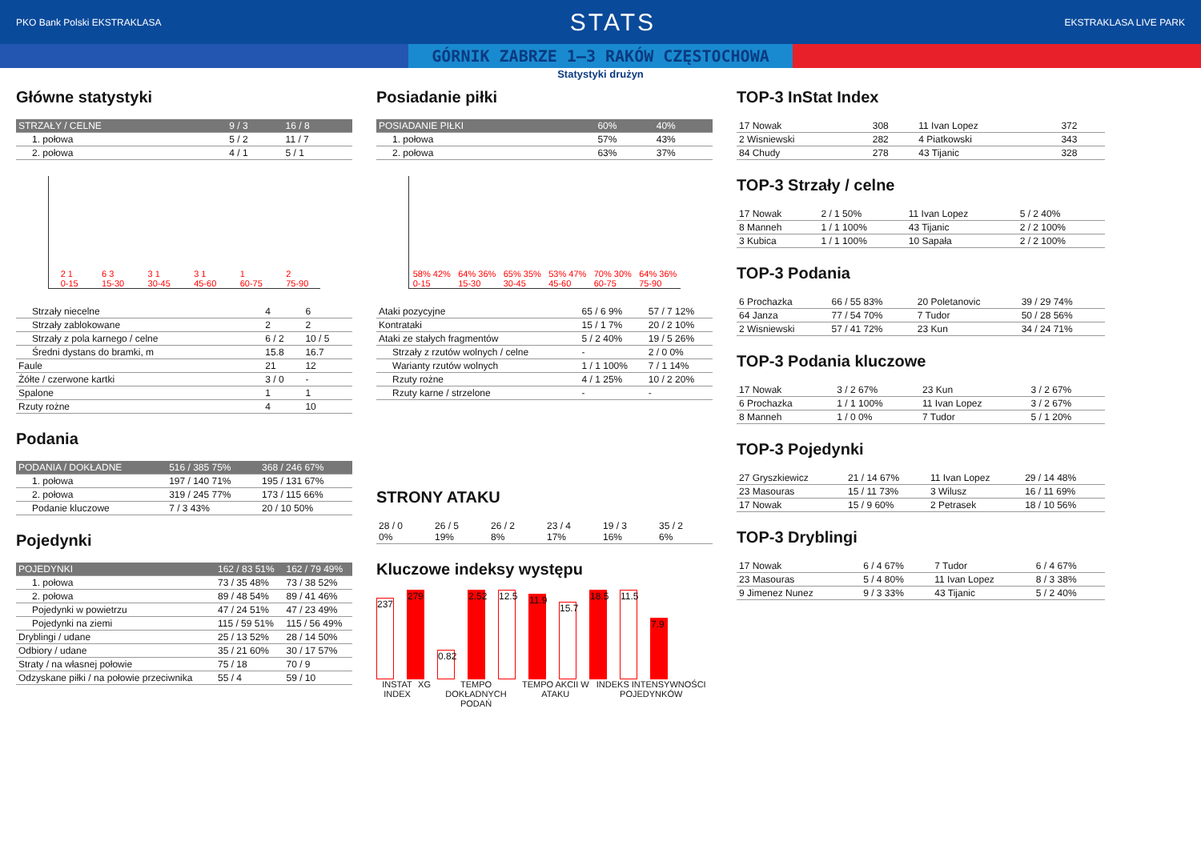PKO Bank Polski EKSTRAKLASA STATS EKSTRAKLASA LIVE PARK
GÓRNIK ZABRZE 1–3 RAKÓW CZĘSTOCHOWA
Statystyki drużyn
Główne statystyki
| STRZAŁY / CELNE | 9 / 3 | 16 / 8 |
| --- | --- | --- |
| 1. połowa | 5 / 2 | 11 / 7 |
| 2. połowa | 4 / 1 | 5 / 1 |
2 1
0-15 6 3
15-30 3 1
30-45 3 1
45-60 1
60-75 2
75-90
| Strzały niecelne | 4 | 6 |
| Strzały zablokowane | 2 | 2 |
| Strzały z pola karnego / celne | 6 / 2 | 10 / 5 |
| Średni dystans do bramki, m | 15.8 | 16.7 |
| Faule | 21 | 12 |
| Żółte / czerwone kartki | 3 / 0 | - |
| Spalone | 1 | 1 |
| Rzuty rożne | 4 | 10 |
Podania
| PODANIA / DOKŁADNE | 516 / 385 75% | 368 / 246 67% |
| --- | --- | --- |
| 1. połowa | 197 / 140 71% | 195 / 131 67% |
| 2. połowa | 319 / 245 77% | 173 / 115 66% |
| Podanie kluczowe | 7 / 3 43% | 20 / 10 50% |
Pojedynki
| POJEDYNKI | 162 / 83 51% | 162 / 79 49% |
| --- | --- | --- |
| 1. połowa | 73 / 35 48% | 73 / 38 52% |
| 2. połowa | 89 / 48 54% | 89 / 41 46% |
| Pojedynki w powietrzu | 47 / 24 51% | 47 / 23 49% |
| Pojedynki na ziemi | 115 / 59 51% | 115 / 56 49% |
| Dryblingi / udane | 25 / 13 52% | 28 / 14 50% |
| Odbiory / udane | 35 / 21 60% | 30 / 17 57% |
| Straty / na własnej połowie | 75 / 18 | 70 / 9 |
| Odzyskane piłki / na połowie przeciwnika | 55 / 4 | 59 / 10 |
Posiadanie piłki
| POSIADANIE PIŁKI | 60% | 40% |
| --- | --- | --- |
| 1. połowa | 57% | 43% |
| 2. połowa | 63% | 37% |
58% 42%
0-15 64% 36%
15-30 65% 35%
30-45 53% 47%
45-60 70% 30%
60-75 64% 36%
75-90
| Ataki pozycyjne | 65 / 6 9% | 57 / 7 12% |
| Kontrataki | 15 / 1 7% | 20 / 2 10% |
| Ataki ze stałych fragmentów | 5 / 2 40% | 19 / 5 26% |
| Strzały z rzutów wolnych / celne | - | 2 / 0 0% |
| Warianty rzutów wolnych | 1 / 1 100% | 7 / 1 14% |
| Rzuty rożne | 4 / 1 25% | 10 / 2 20% |
| Rzuty karne / strzelone | - | - |
STRONY ATAKU
| 28 / 0 0% | 26 / 5 19% | 26 / 2 8% | 23 / 4 17% | 19 / 3 16% | 35 / 2 6% |
Kluczowe indeksy występu
237
279
0.82
2.52
12.5
11.9
15.7
18.5
11.5
7.9
INSTAT INDEX XG TEMPO DOKŁADNYCH PODAŃ TEMPO AKCII W ATAKU INDEKS INTENSYWNOŚCI POJEDYNKÓW
TOP-3 InStat Index
| 17 Nowak | 308 | 11 Ivan Lopez | 372 |
| 2 Wisniewski | 282 | 4 Piatkowski | 343 |
| 84 Chudy | 278 | 43 Tijanic | 328 |
TOP-3 Strzały / celne
| 17 Nowak | 2 / 1 50% | 11 Ivan Lopez | 5 / 2 40% |
| 8 Manneh | 1 / 1 100% | 43 Tijanic | 2 / 2 100% |
| 3 Kubica | 1 / 1 100% | 10 Sapała | 2 / 2 100% |
TOP-3 Podania
| 6 Prochazka | 66 / 55 83% | 20 Poletanovic | 39 / 29 74% |
| 64 Janza | 77 / 54 70% | 7 Tudor | 50 / 28 56% |
| 2 Wisniewski | 57 / 41 72% | 23 Kun | 34 / 24 71% |
TOP-3 Podania kluczowe
| 17 Nowak | 3 / 2 67% | 23 Kun | 3 / 2 67% |
| 6 Prochazka | 1 / 1 100% | 11 Ivan Lopez | 3 / 2 67% |
| 8 Manneh | 1 / 0 0% | 7 Tudor | 5 / 1 20% |
TOP-3 Pojedynki
| 27 Gryszkiewicz | 21 / 14 67% | 11 Ivan Lopez | 29 / 14 48% |
| 23 Masouras | 15 / 11 73% | 3 Wilusz | 16 / 11 69% |
| 17 Nowak | 15 / 9 60% | 2 Petrasek | 18 / 10 56% |
TOP-3 Dryblingi
| 17 Nowak | 6 / 4 67% | 7 Tudor | 6 / 4 67% |
| 23 Masouras | 5 / 4 80% | 11 Ivan Lopez | 8 / 3 38% |
| 9 Jimenez Nunez | 9 / 3 33% | 43 Tijanic | 5 / 2 40% |